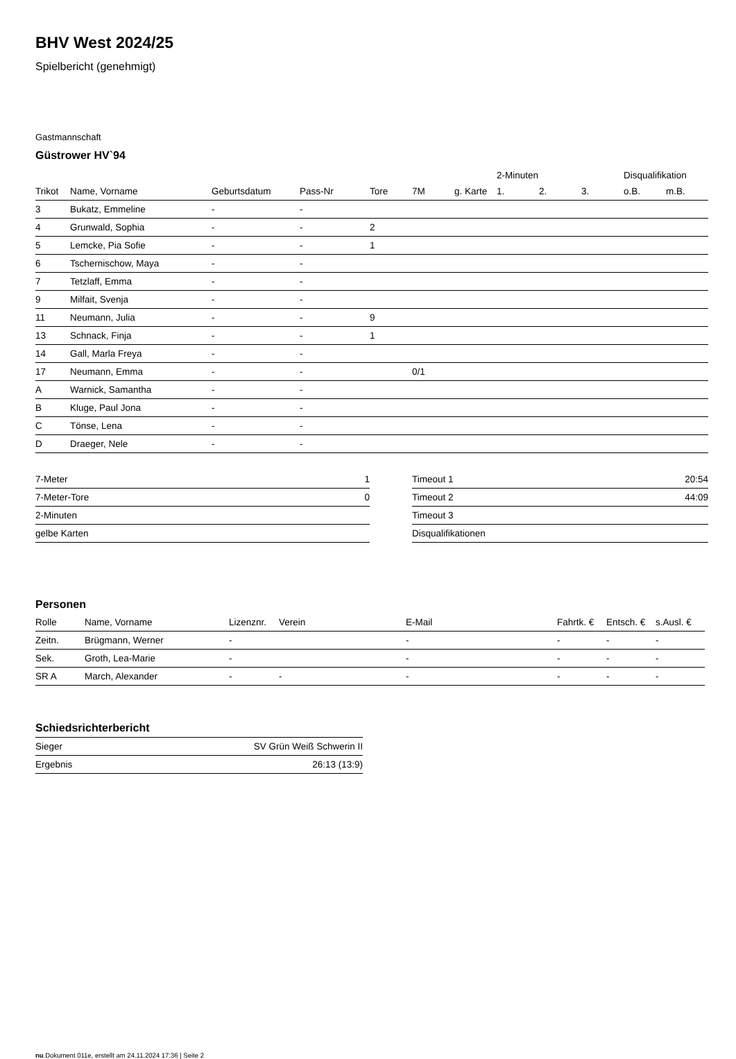BHV West 2024/25
Spielbericht (genehmigt)
Gastmannschaft
Güstrower HV`94
| | | | | | | | 2-Minuten | | | Disqualifikation | |
| --- | --- | --- | --- | --- | --- | --- | --- | --- | --- | --- | --- |
| Trikot | Name, Vorname | Geburtsdatum | Pass-Nr | Tore | 7M | g. Karte | 1. | 2. | 3. | o.B. | m.B. |
| 3 | Bukatz, Emmeline | - | - | | | | | | | | |
| 4 | Grunwald, Sophia | - | - | 2 | | | | | | | |
| 5 | Lemcke, Pia Sofie | - | - | 1 | | | | | | | |
| 6 | Tschernischow, Maya | - | - | | | | | | | | |
| 7 | Tetzlaff, Emma | - | - | | | | | | | | |
| 9 | Milfait, Svenja | - | - | | | | | | | | |
| 11 | Neumann, Julia | - | - | 9 | | | | | | | |
| 13 | Schnack, Finja | - | - | 1 | | | | | | | |
| 14 | Gall, Marla Freya | - | - | | | | | | | | |
| 17 | Neumann, Emma | - | - | | 0/1 | | | | | | |
| A | Warnick, Samantha | - | - | | | | | | | | |
| B | Kluge, Paul Jona | - | - | | | | | | | | |
| C | Tönse, Lena | - | - | | | | | | | | |
| D | Draeger, Nele | - | - | | | | | | | | |
| 7-Meter | 1 |
| 7-Meter-Tore | 0 |
| 2-Minuten | |
| gelbe Karten | |
| Timeout 1 | 20:54 |
| Timeout 2 | 44:09 |
| Timeout 3 | |
| Disqualifikationen | |
Personen
| Rolle | Name, Vorname | Lizenznr. | Verein | E-Mail | Fahrtk. € | Entsch. € | s.Ausl. € |
| --- | --- | --- | --- | --- | --- | --- | --- |
| Zeitn. | Brügmann, Werner | - | | - | - | - | - |
| Sek. | Groth, Lea-Marie | - | | - | - | - | - |
| SR A | March, Alexander | - | - | - | - | - | - |
Schiedsrichterbericht
| Sieger | SV Grün Weiß Schwerin II |
| Ergebnis | 26:13 (13:9) |
nu.Dokument 011e, erstellt am 24.11.2024 17:36 | Seite 2